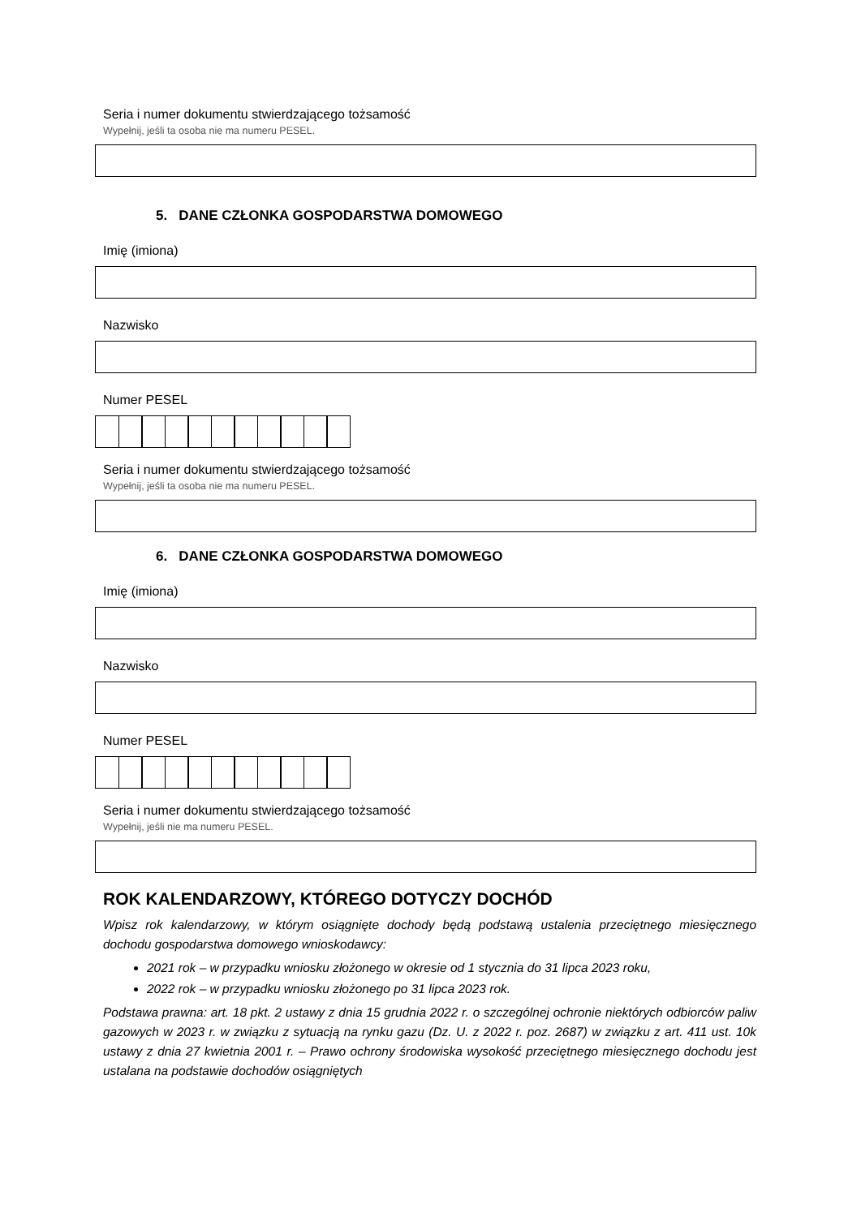Seria i numer dokumentu stwierdzającego tożsamość
Wypełnij, jeśli ta osoba nie ma numeru PESEL.
5. DANE CZŁONKA GOSPODARSTWA DOMOWEGO
Imię (imiona)
Nazwisko
Numer PESEL
Seria i numer dokumentu stwierdzającego tożsamość
Wypełnij, jeśli ta osoba nie ma numeru PESEL.
6. DANE CZŁONKA GOSPODARSTWA DOMOWEGO
Imię (imiona)
Nazwisko
Numer PESEL
Seria i numer dokumentu stwierdzającego tożsamość
Wypełnij, jeśli nie ma numeru PESEL.
ROK KALENDARZOWY, KTÓREGO DOTYCZY DOCHÓD
Wpisz rok kalendarzowy, w którym osiągnięte dochody będą podstawą ustalenia przeciętnego miesięcznego dochodu gospodarstwa domowego wnioskodawcy:
2021 rok – w przypadku wniosku złożonego w okresie od 1 stycznia do 31 lipca 2023 roku,
2022 rok – w przypadku wniosku złożonego po 31 lipca 2023 rok.
Podstawa prawna: art. 18 pkt. 2 ustawy z dnia 15 grudnia 2022 r. o szczególnej ochronie niektórych odbiorców paliw gazowych w 2023 r. w związku z sytuacją na rynku gazu (Dz. U. z 2022 r. poz. 2687) w związku z art. 411 ust. 10k ustawy z dnia 27 kwietnia 2001 r. – Prawo ochrony środowiska wysokość przeciętnego miesięcznego dochodu jest ustalana na podstawie dochodów osiągniętych